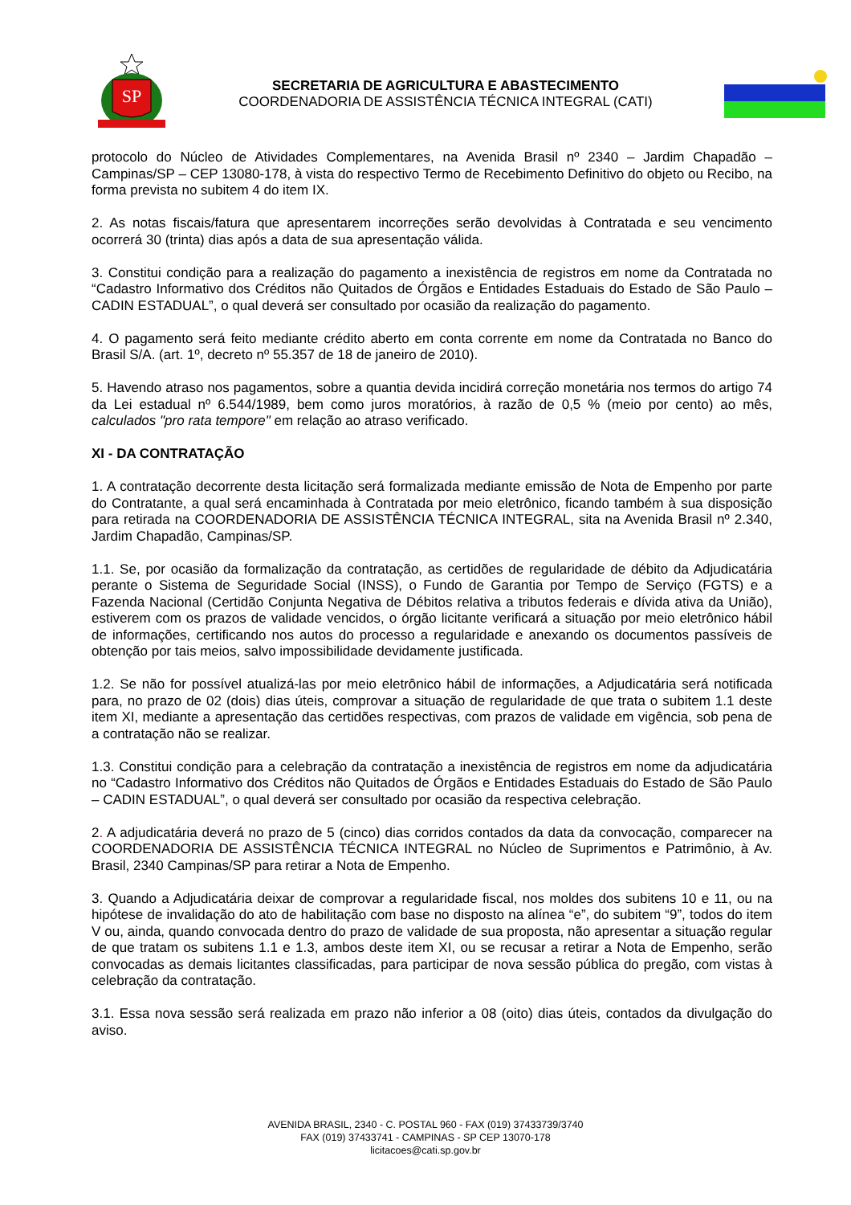SP
SECRETARIA DE AGRICULTURA E ABASTECIMENTO
COORDENADORIA DE ASSISTÊNCIA TÉCNICA INTEGRAL (CATI)
protocolo do Núcleo de Atividades Complementares, na Avenida Brasil nº 2340 – Jardim Chapadão – Campinas/SP – CEP 13080-178, à vista do respectivo Termo de Recebimento Definitivo do objeto ou Recibo, na forma prevista no subitem 4 do item IX.
2. As notas fiscais/fatura que apresentarem incorreções serão devolvidas à Contratada e seu vencimento ocorrerá 30 (trinta) dias após a data de sua apresentação válida.
3. Constitui condição para a realização do pagamento a inexistência de registros em nome da Contratada no “Cadastro Informativo dos Créditos não Quitados de Órgãos e Entidades Estaduais do Estado de São Paulo – CADIN ESTADUAL”, o qual deverá ser consultado por ocasião da realização do pagamento.
4. O pagamento será feito mediante crédito aberto em conta corrente em nome da Contratada no Banco do Brasil S/A. (art. 1º, decreto nº 55.357 de 18 de janeiro de 2010).
5. Havendo atraso nos pagamentos, sobre a quantia devida incidirá correção monetária nos termos do artigo 74 da Lei estadual nº 6.544/1989, bem como juros moratórios, à razão de 0,5 % (meio por cento) ao mês, calculados "pro rata tempore" em relação ao atraso verificado.
XI - DA CONTRATAÇÃO
1. A contratação decorrente desta licitação será formalizada mediante emissão de Nota de Empenho por parte do Contratante, a qual será encaminhada à Contratada por meio eletrônico, ficando também à sua disposição para retirada na COORDENADORIA DE ASSISTÊNCIA TÉCNICA INTEGRAL, sita na Avenida Brasil nº 2.340, Jardim Chapadão, Campinas/SP.
1.1. Se, por ocasião da formalização da contratação, as certidões de regularidade de débito da Adjudicatária perante o Sistema de Seguridade Social (INSS), o Fundo de Garantia por Tempo de Serviço (FGTS) e a Fazenda Nacional (Certidão Conjunta Negativa de Débitos relativa a tributos federais e dívida ativa da União), estiverem com os prazos de validade vencidos, o órgão licitante verificará a situação por meio eletrônico hábil de informações, certificando nos autos do processo a regularidade e anexando os documentos passíveis de obtenção por tais meios, salvo impossibilidade devidamente justificada.
1.2. Se não for possível atualizá-las por meio eletrônico hábil de informações, a Adjudicatária será notificada para, no prazo de 02 (dois) dias úteis, comprovar a situação de regularidade de que trata o subitem 1.1 deste item XI, mediante a apresentação das certidões respectivas, com prazos de validade em vigência, sob pena de a contratação não se realizar.
1.3. Constitui condição para a celebração da contratação a inexistência de registros em nome da adjudicatária no “Cadastro Informativo dos Créditos não Quitados de Órgãos e Entidades Estaduais do Estado de São Paulo – CADIN ESTADUAL”, o qual deverá ser consultado por ocasião da respectiva celebração.
2. A adjudicatária deverá no prazo de 5 (cinco) dias corridos contados da data da convocação, comparecer na COORDENADORIA DE ASSISTÊNCIA TÉCNICA INTEGRAL no Núcleo de Suprimentos e Patrimônio, à Av. Brasil, 2340 Campinas/SP para retirar a Nota de Empenho.
3. Quando a Adjudicatária deixar de comprovar a regularidade fiscal, nos moldes dos subitens 10 e 11, ou na hipótese de invalidação do ato de habilitação com base no disposto na alínea “e”, do subitem “9”, todos do item V ou, ainda, quando convocada dentro do prazo de validade de sua proposta, não apresentar a situação regular de que tratam os subitens 1.1 e 1.3, ambos deste item XI, ou se recusar a retirar a Nota de Empenho, serão convocadas as demais licitantes classificadas, para participar de nova sessão pública do pregão, com vistas à celebração da contratação.
3.1. Essa nova sessão será realizada em prazo não inferior a 08 (oito) dias úteis, contados da divulgação do aviso.
AVENIDA BRASIL, 2340 - C. POSTAL 960 - FAX (019) 37433739/3740
FAX (019) 37433741 - CAMPINAS - SP CEP 13070-178
licitacoes@cati.sp.gov.br